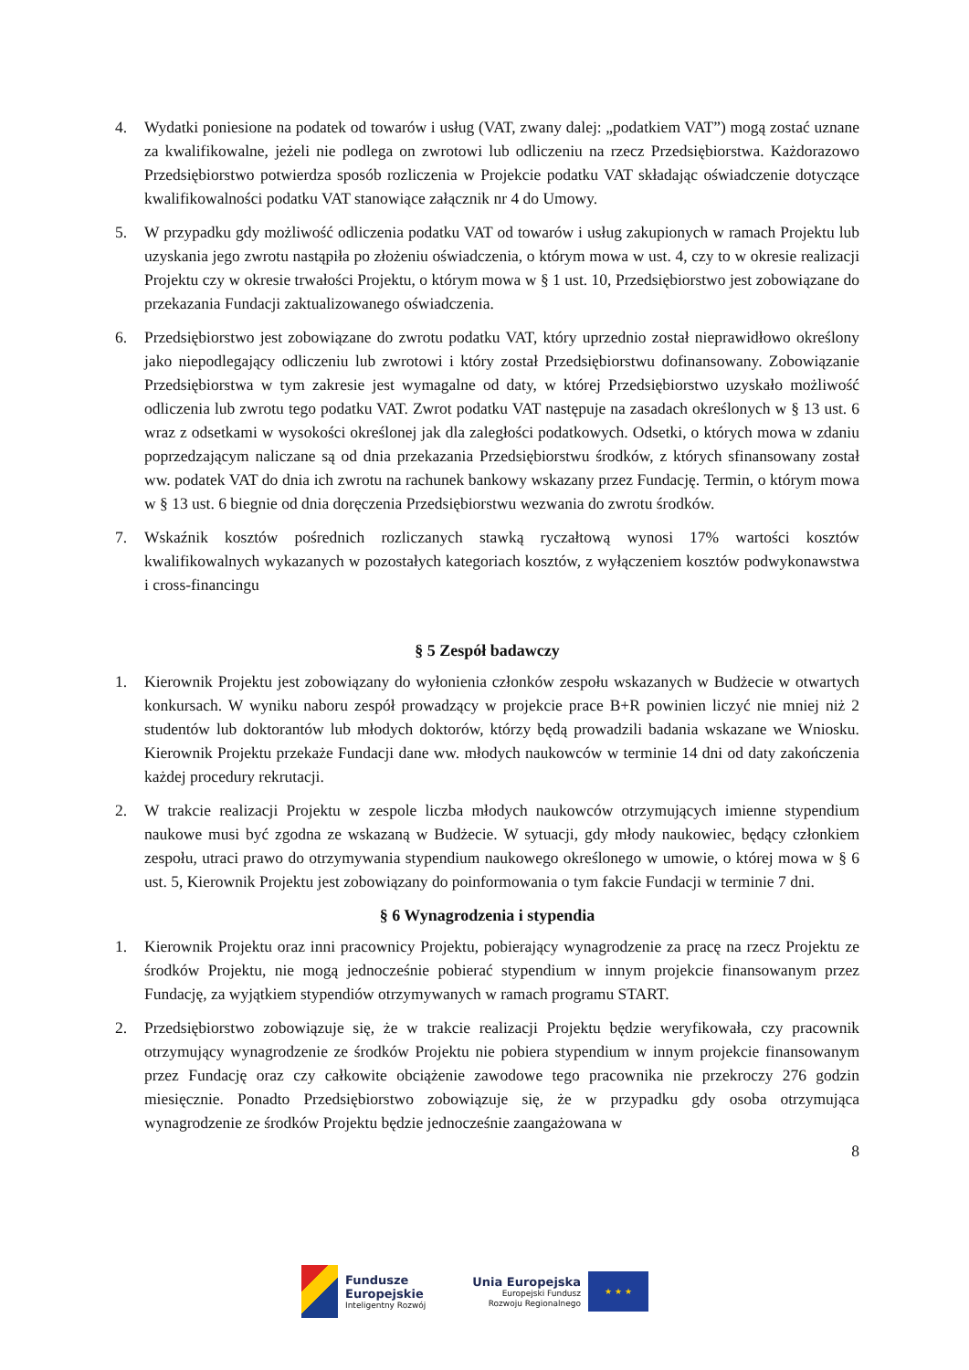4. Wydatki poniesione na podatek od towarów i usług (VAT, zwany dalej: „podatkiem VAT”) mogą zostać uznane za kwalifikowalne, jeżeli nie podlega on zwrotowi lub odliczeniu na rzecz Przedsiębiorstwa. Każdorazowo Przedsiębiorstwo potwierdza sposób rozliczenia w Projekcie podatku VAT składając oświadczenie dotyczące kwalifikowalności podatku VAT stanowiące załącznik nr 4 do Umowy.
5. W przypadku gdy możliwość odliczenia podatku VAT od towarów i usług zakupionych w ramach Projektu lub uzyskania jego zwrotu nastąpiła po złożeniu oświadczenia, o którym mowa w ust. 4, czy to w okresie realizacji Projektu czy w okresie trwałości Projektu, o którym mowa w § 1 ust. 10, Przedsiębiorstwo jest zobowiązane do przekazania Fundacji zaktualizowanego oświadczenia.
6. Przedsiębiorstwo jest zobowiązane do zwrotu podatku VAT, który uprzednio został nieprawidłowo określony jako niepodlegający odliczeniu lub zwrotowi i który został Przedsiębiorstwu dofinansowany. Zobowiązanie Przedsiębiorstwa w tym zakresie jest wymagalne od daty, w której Przedsiębiorstwo uzyskało możliwość odliczenia lub zwrotu tego podatku VAT. Zwrot podatku VAT następuje na zasadach określonych w § 13 ust. 6 wraz z odsetkami w wysokości określonej jak dla zaległości podatkowych. Odsetki, o których mowa w zdaniu poprzedzającym naliczane są od dnia przekazania Przedsiębiorstwu środków, z których sfinansowany został ww. podatek VAT do dnia ich zwrotu na rachunek bankowy wskazany przez Fundację. Termin, o którym mowa w § 13 ust. 6 biegnie od dnia doręczenia Przedsiębiorstwu wezwania do zwrotu środków.
7. Wskaźnik kosztów pośrednich rozliczanych stawką ryczałtową wynosi 17% wartości kosztów kwalifikowalnych wykazanych w pozostałych kategoriach kosztów, z wyłączeniem kosztów podwykonawstwa i cross-financingu
§ 5 Zespół badawczy
1. Kierownik Projektu jest zobowiązany do wyłonienia członków zespołu wskazanych w Budżecie w otwartych konkursach. W wyniku naboru zespół prowadzący w projekcie prace B+R powinien liczyć nie mniej niż 2 studentów lub doktorantów lub młodych doktorów, którzy będą prowadzili badania wskazane we Wniosku. Kierownik Projektu przekaże Fundacji dane ww. młodych naukowców w terminie 14 dni od daty zakończenia każdej procedury rekrutacji.
2. W trakcie realizacji Projektu w zespole liczba młodych naukowców otrzymujących imienne stypendium naukowe musi być zgodna ze wskazaną w Budżecie. W sytuacji, gdy młody naukowiec, będący członkiem zespołu, utraci prawo do otrzymywania stypendium naukowego określonego w umowie, o której mowa w § 6 ust. 5, Kierownik Projektu jest zobowiązany do poinformowania o tym fakcie Fundacji w terminie 7 dni.
§ 6 Wynagrodzenia i stypendia
1. Kierownik Projektu oraz inni pracownicy Projektu, pobierający wynagrodzenie za pracę na rzecz Projektu ze środków Projektu, nie mogą jednocześnie pobierać stypendium w innym projekcie finansowanym przez Fundację, za wyjątkiem stypendiów otrzymywanych w ramach programu START.
2. Przedsiębiorstwo zobowiązuje się, że w trakcie realizacji Projektu będzie weryfikowała, czy pracownik otrzymujący wynagrodzenie ze środków Projektu nie pobiera stypendium w innym projekcie finansowanym przez Fundację oraz czy całkowite obciążenie zawodowe tego pracownika nie przekroczy 276 godzin miesięcznie. Ponadto Przedsiębiorstwo zobowiązuje się, że w przypadku gdy osoba otrzymująca wynagrodzenie ze środków Projektu będzie jednocześnie zaangażowana w
8
Fundusze
Europejskie
Inteligentny Rozwój
Unia Europejska
Europejski Fundusz
Rozwoju Regionalnego
★ ★ ★